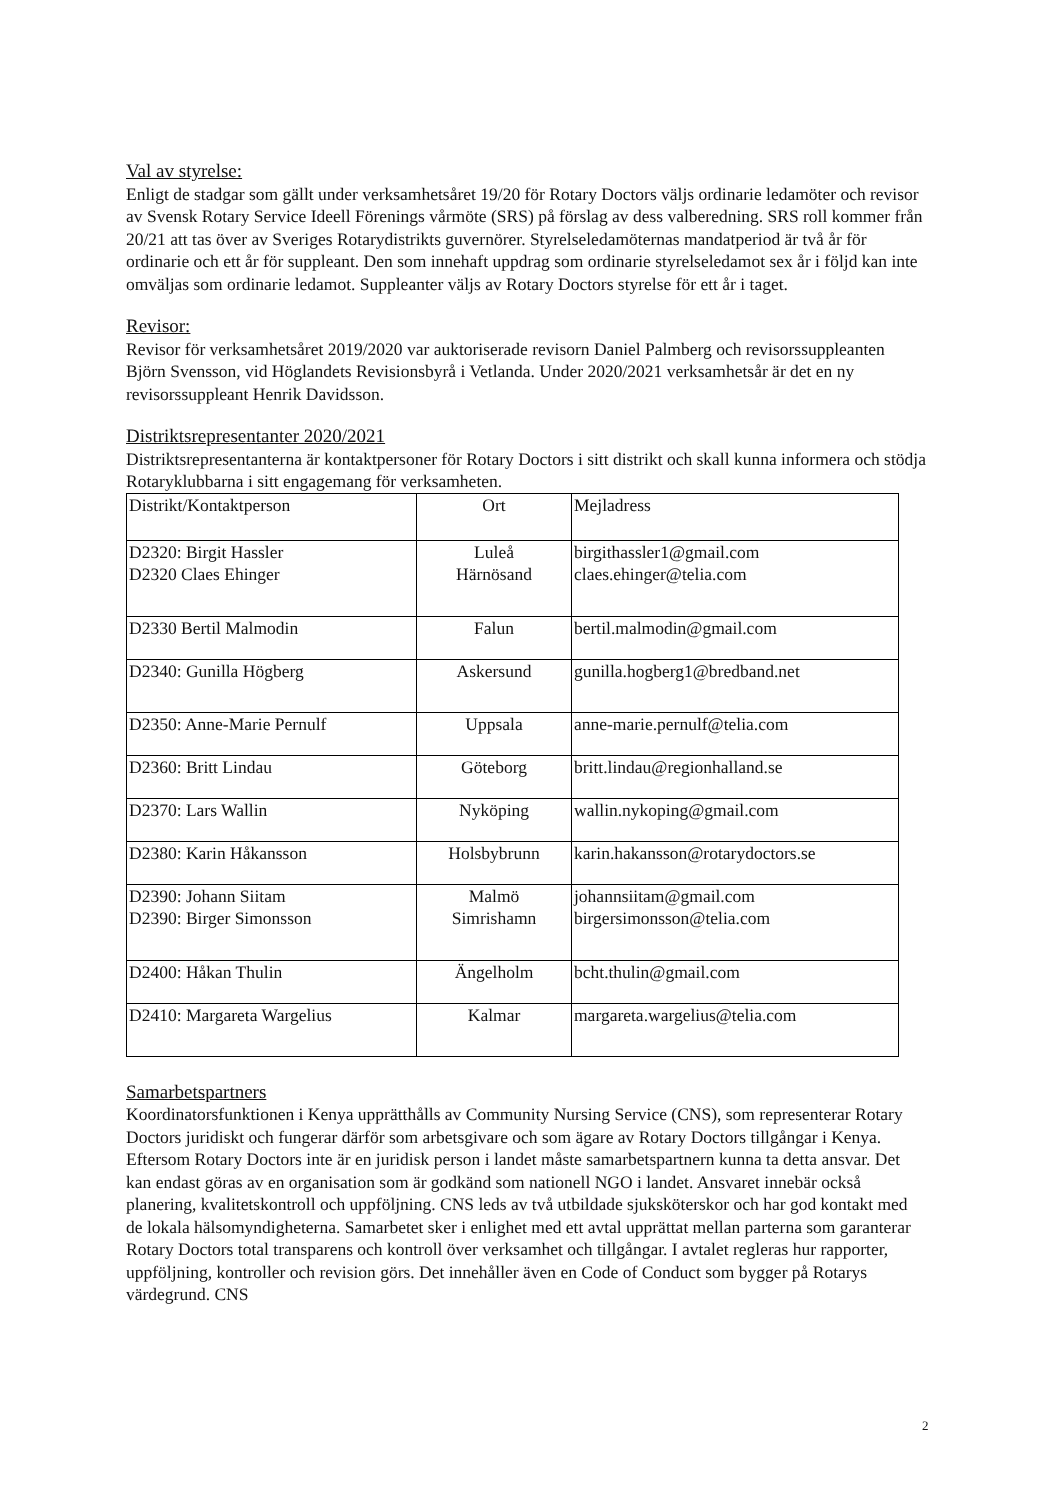Val av styrelse:
Enligt de stadgar som gällt under verksamhetsåret 19/20 för Rotary Doctors väljs ordinarie ledamöter och revisor av Svensk Rotary Service Ideell Förenings vårmöte (SRS) på förslag av dess valberedning. SRS roll kommer från 20/21 att tas över av Sveriges Rotarydistrikts guvernörer. Styrelseledamöternas mandatperiod är två år för ordinarie och ett år för suppleant. Den som innehaft uppdrag som ordinarie styrelseledamot sex år i följd kan inte omväljas som ordinarie ledamot. Suppleanter väljs av Rotary Doctors styrelse för ett år i taget.
Revisor:
Revisor för verksamhetsåret 2019/2020 var auktoriserade revisorn Daniel Palmberg och revisorssuppleanten Björn Svensson, vid Höglandets Revisionsbyrå i Vetlanda. Under 2020/2021 verksamhetsår är det en ny revisorssuppleant Henrik Davidsson.
Distriktsrepresentanter 2020/2021
Distriktsrepresentanterna är kontaktpersoner för Rotary Doctors i sitt distrikt och skall kunna informera och stödja Rotaryklubbarna i sitt engagemang för verksamheten.
| Distrikt/Kontaktperson | Ort | Mejladress |
| D2320: Birgit Hassler D2320 Claes Ehinger | Luleå Härnösand | birgithassler1@gmail.com claes.ehinger@telia.com |
| D2330 Bertil Malmodin | Falun | bertil.malmodin@gmail.com |
| D2340: Gunilla Högberg | Askersund | gunilla.hogberg1@bredband.net |
| D2350: Anne-Marie Pernulf | Uppsala | anne-marie.pernulf@telia.com |
| D2360: Britt Lindau | Göteborg | britt.lindau@regionhalland.se |
| D2370: Lars Wallin | Nyköping | wallin.nykoping@gmail.com |
| D2380: Karin Håkansson | Holsbybrunn | karin.hakansson@rotarydoctors.se |
| D2390: Johann Siitam D2390: Birger Simonsson | Malmö Simrishamn | johannsiitam@gmail.com birgersimonsson@telia.com |
| D2400: Håkan Thulin | Ängelholm | bcht.thulin@gmail.com |
| D2410: Margareta Wargelius | Kalmar | margareta.wargelius@telia.com |
Samarbetspartners
Koordinatorsfunktionen i Kenya upprätthålls av Community Nursing Service (CNS), som representerar Rotary Doctors juridiskt och fungerar därför som arbetsgivare och som ägare av Rotary Doctors tillgångar i Kenya. Eftersom Rotary Doctors inte är en juridisk person i landet måste samarbetspartnern kunna ta detta ansvar. Det kan endast göras av en organisation som är godkänd som nationell NGO i landet. Ansvaret innebär också planering, kvalitetskontroll och uppföljning. CNS leds av två utbildade sjuksköterskor och har god kontakt med de lokala hälsomyndigheterna. Samarbetet sker i enlighet med ett avtal upprättat mellan parterna som garanterar Rotary Doctors total transparens och kontroll över verksamhet och tillgångar. I avtalet regleras hur rapporter, uppföljning, kontroller och revision görs. Det innehåller även en Code of Conduct som bygger på Rotarys värdegrund. CNS
2